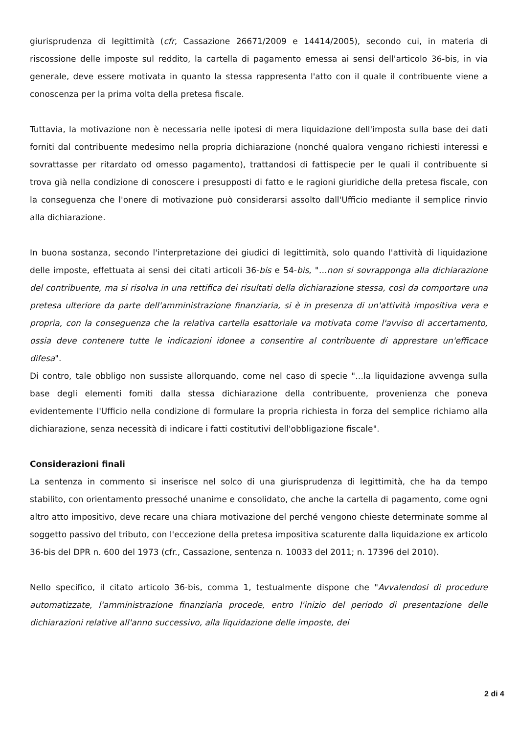giurisprudenza di legittimità (cfr, Cassazione 26671/2009 e 14414/2005), secondo cui, in materia di riscossione delle imposte sul reddito, la cartella di pagamento emessa ai sensi dell'articolo 36-bis, in via generale, deve essere motivata in quanto la stessa rappresenta l'atto con il quale il contribuente viene a conoscenza per la prima volta della pretesa fiscale.
Tuttavia, la motivazione non è necessaria nelle ipotesi di mera liquidazione dell'imposta sulla base dei dati forniti dal contribuente medesimo nella propria dichiarazione (nonché qualora vengano richiesti interessi e sovrattasse per ritardato od omesso pagamento), trattandosi di fattispecie per le quali il contribuente si trova già nella condizione di conoscere i presupposti di fatto e le ragioni giuridiche della pretesa fiscale, con la conseguenza che l'onere di motivazione può considerarsi assolto dall'Ufficio mediante il semplice rinvio alla dichiarazione.
In buona sostanza, secondo l'interpretazione dei giudici di legittimità, solo quando l'attività di liquidazione delle imposte, effettuata ai sensi dei citati articoli 36-bis e 54-bis, "…non si sovrapponga alla dichiarazione del contribuente, ma si risolva in una rettifica dei risultati della dichiarazione stessa, così da comportare una pretesa ulteriore da parte dell'amministrazione finanziaria, si è in presenza di un'attività impositiva vera e propria, con la conseguenza che la relativa cartella esattoriale va motivata come l'avviso di accertamento, ossia deve contenere tutte le indicazioni idonee a consentire al contribuente di apprestare un'efficace difesa".
Di contro, tale obbligo non sussiste allorquando, come nel caso di specie "…la liquidazione avvenga sulla base degli elementi fomiti dalla stessa dichiarazione della contribuente, provenienza che poneva evidentemente l'Ufficio nella condizione di formulare la propria richiesta in forza del semplice richiamo alla dichiarazione, senza necessità di indicare i fatti costitutivi dell'obbligazione fiscale".
Considerazioni finali
La sentenza in commento si inserisce nel solco di una giurisprudenza di legittimità, che ha da tempo stabilito, con orientamento pressoché unanime e consolidato, che anche la cartella di pagamento, come ogni altro atto impositivo, deve recare una chiara motivazione del perché vengono chieste determinate somme al soggetto passivo del tributo, con l'eccezione della pretesa impositiva scaturente dalla liquidazione ex articolo 36-bis del DPR n. 600 del 1973 (cfr., Cassazione, sentenza n. 10033 del 2011; n. 17396 del 2010).
Nello specifico, il citato articolo 36-bis, comma 1, testualmente dispone che "Avvalendosi di procedure automatizzate, l'amministrazione finanziaria procede, entro l'inizio del periodo di presentazione delle dichiarazioni relative all'anno successivo, alla liquidazione delle imposte, dei
2 di 4